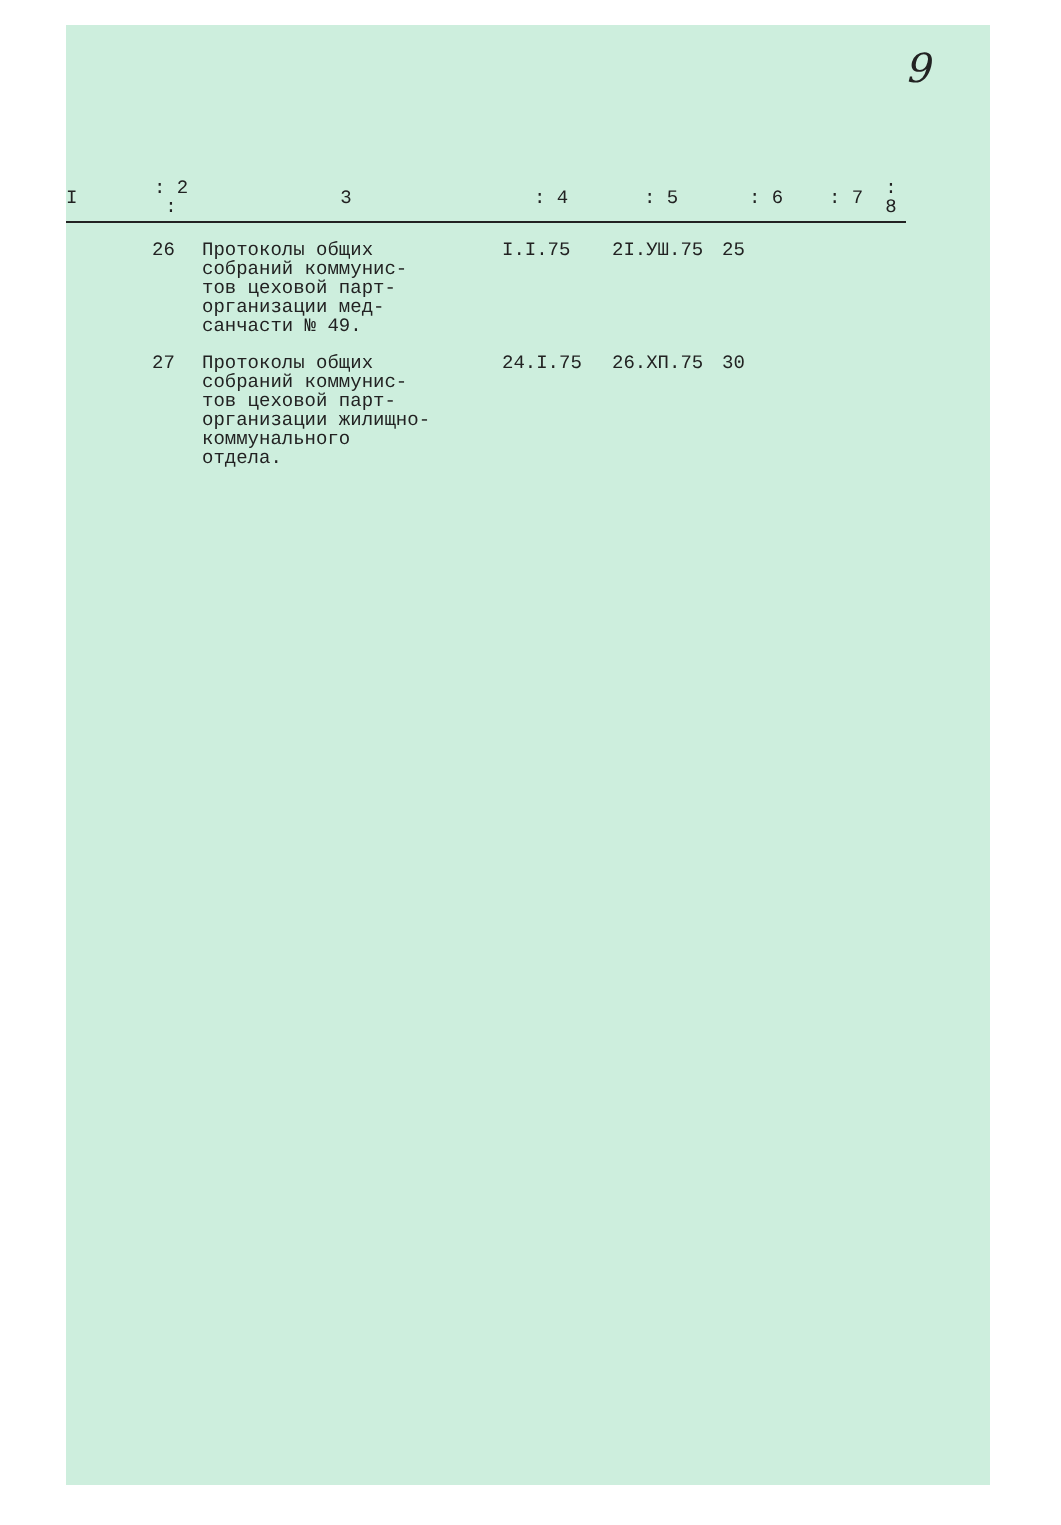9
| I | : 2 : | 3 | : 4 | : 5 | : 6 | : 7 | : 8 |
| --- | --- | --- | --- | --- | --- | --- | --- |
| | 26 | Протоколы общих собраний коммунис- тов цеховой парт- организации мед- санчасти № 49. | I.I.75 | 2I.УШ.75 | 25 | | |
| | 27 | Протоколы общих собраний коммунис- тов цеховой парт- организации жилищно- коммунального отдела. | 24.I.75 | 26.XП.75 | 30 | | |